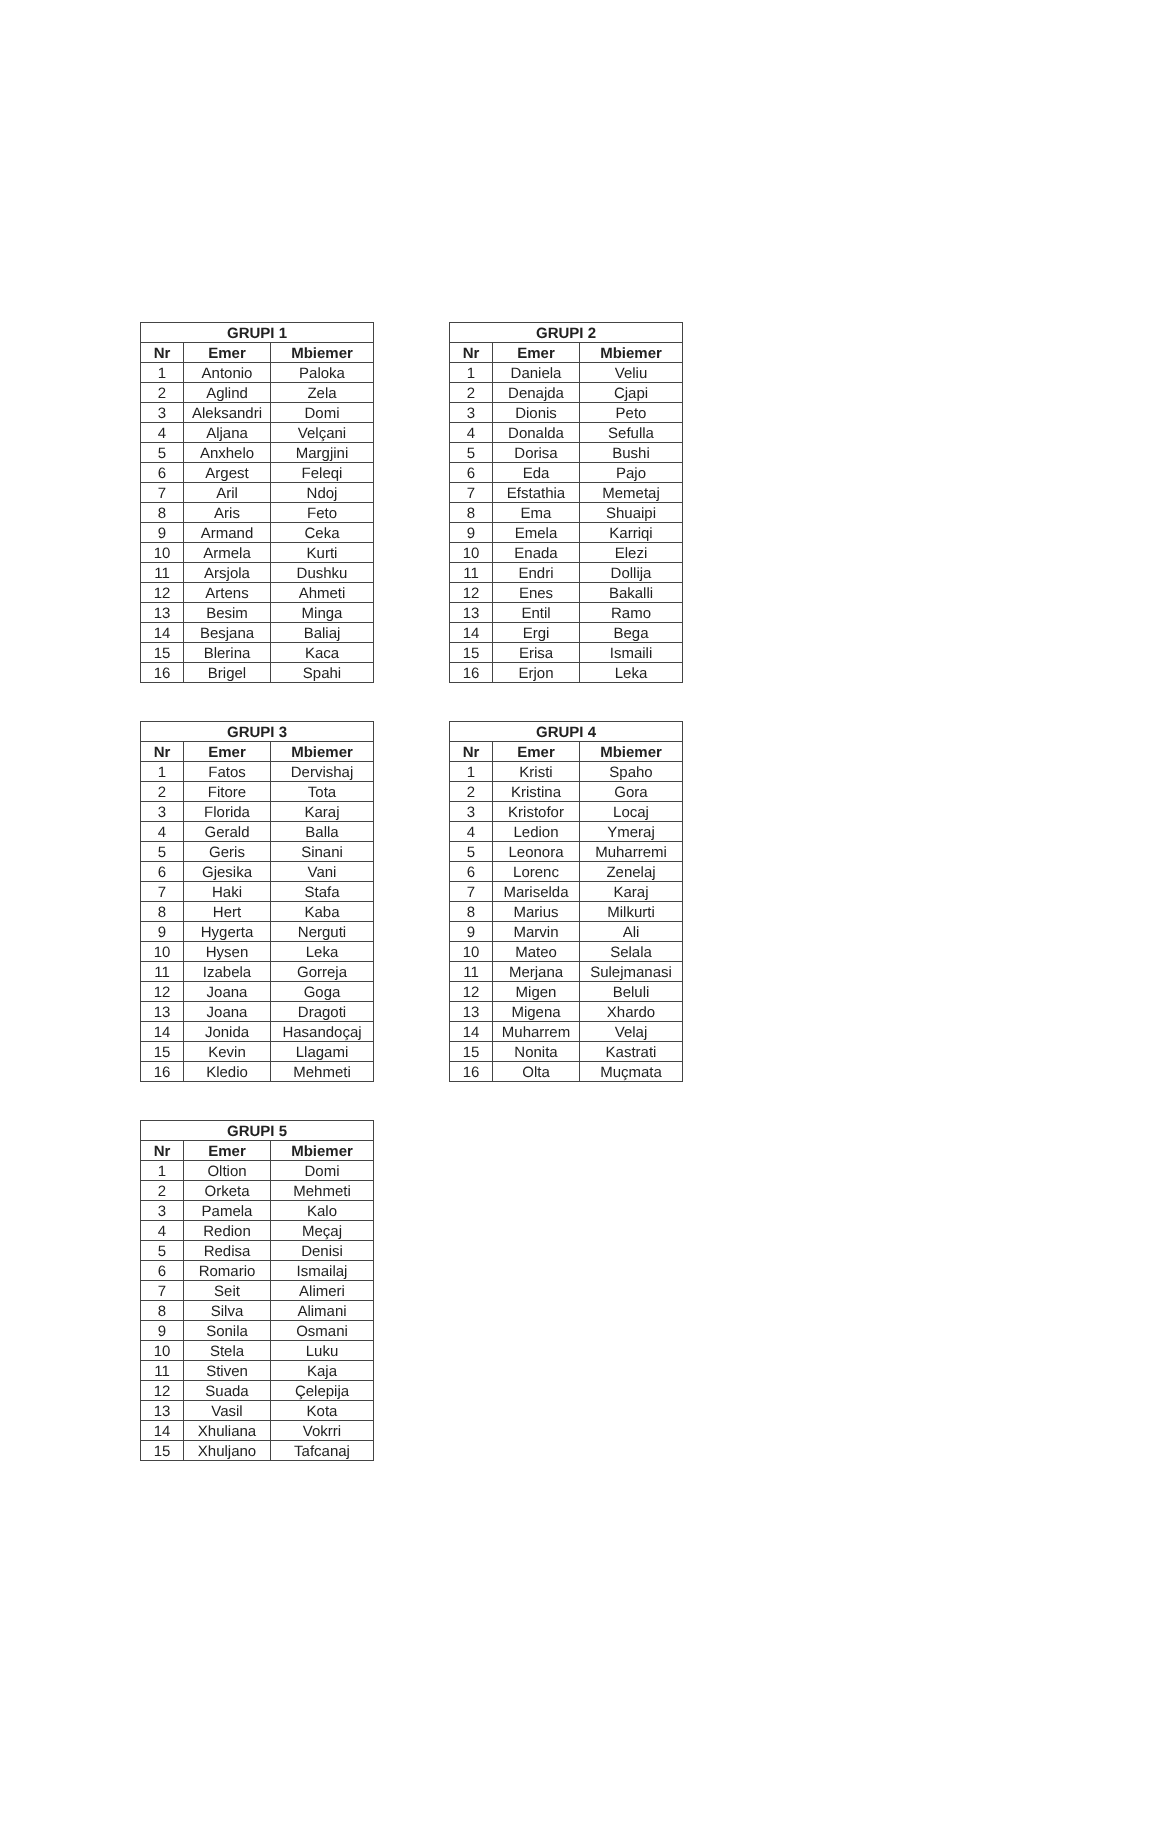| GRUPI 1 | | |
| --- | --- | --- |
| Nr | Emer | Mbiemer |
| 1 | Antonio | Paloka |
| 2 | Aglind | Zela |
| 3 | Aleksandri | Domi |
| 4 | Aljana | Velçani |
| 5 | Anxhelo | Margjini |
| 6 | Argest | Feleqi |
| 7 | Aril | Ndoj |
| 8 | Aris | Feto |
| 9 | Armand | Ceka |
| 10 | Armela | Kurti |
| 11 | Arsjola | Dushku |
| 12 | Artens | Ahmeti |
| 13 | Besim | Minga |
| 14 | Besjana | Baliaj |
| 15 | Blerina | Kaca |
| 16 | Brigel | Spahi |
| GRUPI 2 | | |
| --- | --- | --- |
| Nr | Emer | Mbiemer |
| 1 | Daniela | Veliu |
| 2 | Denajda | Cjapi |
| 3 | Dionis | Peto |
| 4 | Donalda | Sefulla |
| 5 | Dorisa | Bushi |
| 6 | Eda | Pajo |
| 7 | Efstathia | Memetaj |
| 8 | Ema | Shuaipi |
| 9 | Emela | Karriqi |
| 10 | Enada | Elezi |
| 11 | Endri | Dollija |
| 12 | Enes | Bakalli |
| 13 | Entil | Ramo |
| 14 | Ergi | Bega |
| 15 | Erisa | Ismaili |
| 16 | Erjon | Leka |
| GRUPI 3 | | |
| --- | --- | --- |
| Nr | Emer | Mbiemer |
| 1 | Fatos | Dervishaj |
| 2 | Fitore | Tota |
| 3 | Florida | Karaj |
| 4 | Gerald | Balla |
| 5 | Geris | Sinani |
| 6 | Gjesika | Vani |
| 7 | Haki | Stafa |
| 8 | Hert | Kaba |
| 9 | Hygerta | Nerguti |
| 10 | Hysen | Leka |
| 11 | Izabela | Gorreja |
| 12 | Joana | Goga |
| 13 | Joana | Dragoti |
| 14 | Jonida | Hasandoçaj |
| 15 | Kevin | Llagami |
| 16 | Kledio | Mehmeti |
| GRUPI 4 | | |
| --- | --- | --- |
| Nr | Emer | Mbiemer |
| 1 | Kristi | Spaho |
| 2 | Kristina | Gora |
| 3 | Kristofor | Locaj |
| 4 | Ledion | Ymeraj |
| 5 | Leonora | Muharremi |
| 6 | Lorenc | Zenelaj |
| 7 | Mariselda | Karaj |
| 8 | Marius | Milkurti |
| 9 | Marvin | Ali |
| 10 | Mateo | Selala |
| 11 | Merjana | Sulejmanasi |
| 12 | Migen | Beluli |
| 13 | Migena | Xhardo |
| 14 | Muharrem | Velaj |
| 15 | Nonita | Kastrati |
| 16 | Olta | Muçmata |
| GRUPI 5 | | |
| --- | --- | --- |
| Nr | Emer | Mbiemer |
| 1 | Oltion | Domi |
| 2 | Orketa | Mehmeti |
| 3 | Pamela | Kalo |
| 4 | Redion | Meçaj |
| 5 | Redisa | Denisi |
| 6 | Romario | Ismailaj |
| 7 | Seit | Alimeri |
| 8 | Silva | Alimani |
| 9 | Sonila | Osmani |
| 10 | Stela | Luku |
| 11 | Stiven | Kaja |
| 12 | Suada | Çelepija |
| 13 | Vasil | Kota |
| 14 | Xhuliana | Vokrri |
| 15 | Xhuljano | Tafcanaj |